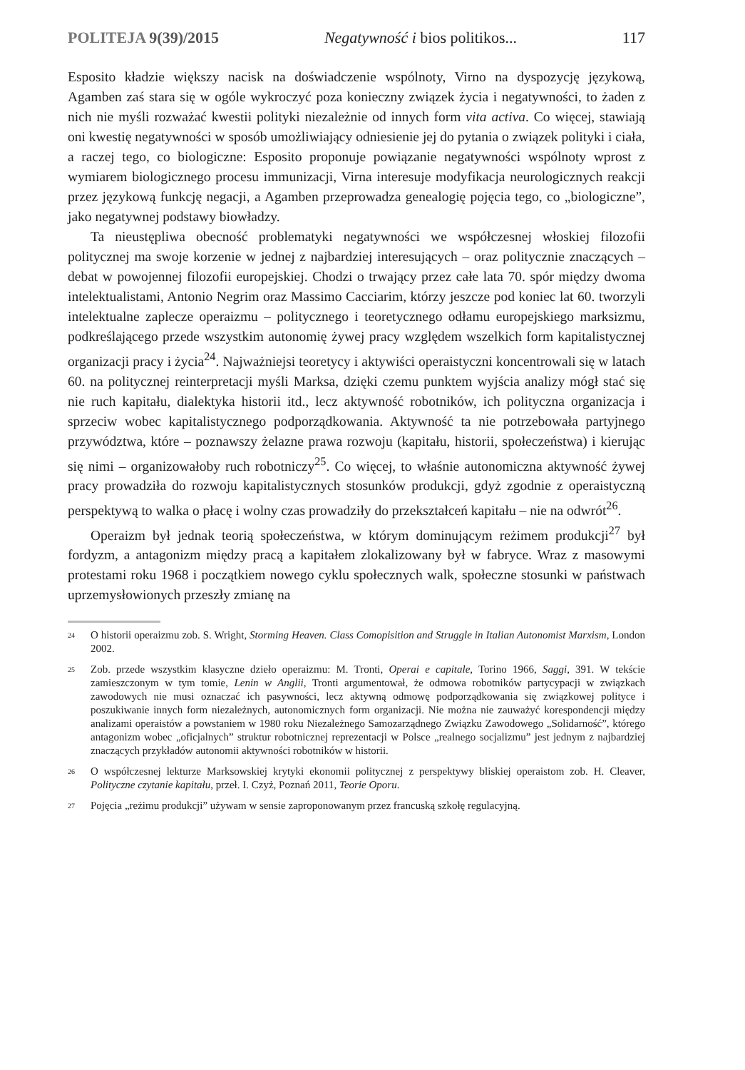POLITEJA 9(39)/2015 Negatywność i bios politikos... 117
Esposito kładzie większy nacisk na doświadczenie wspólnoty, Virno na dyspozycję językową, Agamben zaś stara się w ogóle wykroczyć poza konieczny związek życia i negatywności, to żaden z nich nie myśli rozważać kwestii polityki niezależnie od innych form vita activa. Co więcej, stawiają oni kwestię negatywności w sposób umożliwiający odniesienie jej do pytania o związek polityki i ciała, a raczej tego, co biologiczne: Esposito proponuje powiązanie negatywności wspólnoty wprost z wymiarem biologicznego procesu immunizacji, Virna interesuje modyfikacja neurologicznych reakcji przez językową funkcję negacji, a Agamben przeprowadza genealogię pojęcia tego, co „biologiczne”, jako negatywnej podstawy biowładzy.
Ta nieustępliwa obecność problematyki negatywności we współczesnej włoskiej filozofii politycznej ma swoje korzenie w jednej z najbardziej interesujących – oraz politycznie znaczących – debat w powojennej filozofii europejskiej. Chodzi o trwający przez całe lata 70. spór między dwoma intelektualistami, Antonio Negrim oraz Massimo Cacciarim, którzy jeszcze pod koniec lat 60. tworzyli intelektualne zaplecze operaizmu – politycznego i teoretycznego odłamu europejskiego marksizmu, podkreślającego przede wszystkim autonomię żywej pracy względem wszelkich form kapitalistycznej organizacji pracy i życia<sup>24</sup>. Najważniejsi teoretycy i aktywiści operaistyczni koncentrowali się w latach 60. na politycznej reinterpretacji myśli Marksa, dzięki czemu punktem wyjścia analizy mógł stać się nie ruch kapitału, dialektyka historii itd., lecz aktywność robotników, ich polityczna organizacja i sprzeciw wobec kapitalistycznego podporządkowania. Aktywność ta nie potrzebowała partyjnego przywództwa, które – poznawszy żelazne prawa rozwoju (kapitału, historii, społeczeństwa) i kierując się nimi – organizowałoby ruch robotniczy<sup>25</sup>. Co więcej, to właśnie autonomiczna aktywność żywej pracy prowadziła do rozwoju kapitalistycznych stosunków produkcji, gdyż zgodnie z operaistyczną perspektywą to walka o płacę i wolny czas prowadziły do przekształceń kapitału – nie na odwrót<sup>26</sup>.
Operaizm był jednak teorią społeczeństwa, w którym dominującym reżimem produkcji<sup>27</sup> był fordyzm, a antagonizm między pracą a kapitałem zlokalizowany był w fabryce. Wraz z masowymi protestami roku 1968 i początkiem nowego cyklu społecznych walk, społeczne stosunki w państwach uprzemysłowionych przeszły zmianę na
<sup>24</sup>
O historii operaizmu zob. S. Wright, Storming Heaven. Class Comopisition and Struggle in Italian Autonomist Marxism, London 2002.
<sup>25</sup>
Zob. przede wszystkim klasyczne dzieło operaizmu: M. Tronti, Operai e capitale, Torino 1966, Saggi, 391. W tekście zamieszczonym w tym tomie, Lenin w Anglii, Tronti argumentował, że odmowa robotników partycypacji w związkach zawodowych nie musi oznaczać ich pasywności, lecz aktywną odmowę podporządkowania się związkowej polityce i poszukiwanie innych form niezależnych, autonomicznych form organizacji. Nie można nie zauważyć korespondencji między analizami operaistów a powstaniem w 1980 roku Niezależnego Samozarządnego Związku Zawodowego „Solidarność”, którego antagonizm wobec „oficjalnych” struktur robotnicznej reprezentacji w Polsce „realnego socjalizmu” jest jednym z najbardziej znaczących przykładów autonomii aktywności robotników w historii.
<sup>26</sup>
O współczesnej lekturze Marksowskiej krytyki ekonomii politycznej z perspektywy bliskiej operaistom zob. H. Cleaver, Polityczne czytanie kapitału, przeł. I. Czyż, Poznań 2011, Teorie Oporu.
<sup>27</sup>
Pojęcia „reżimu produkcji” używam w sensie zaproponowanym przez francuską szkołę regulacyjną.